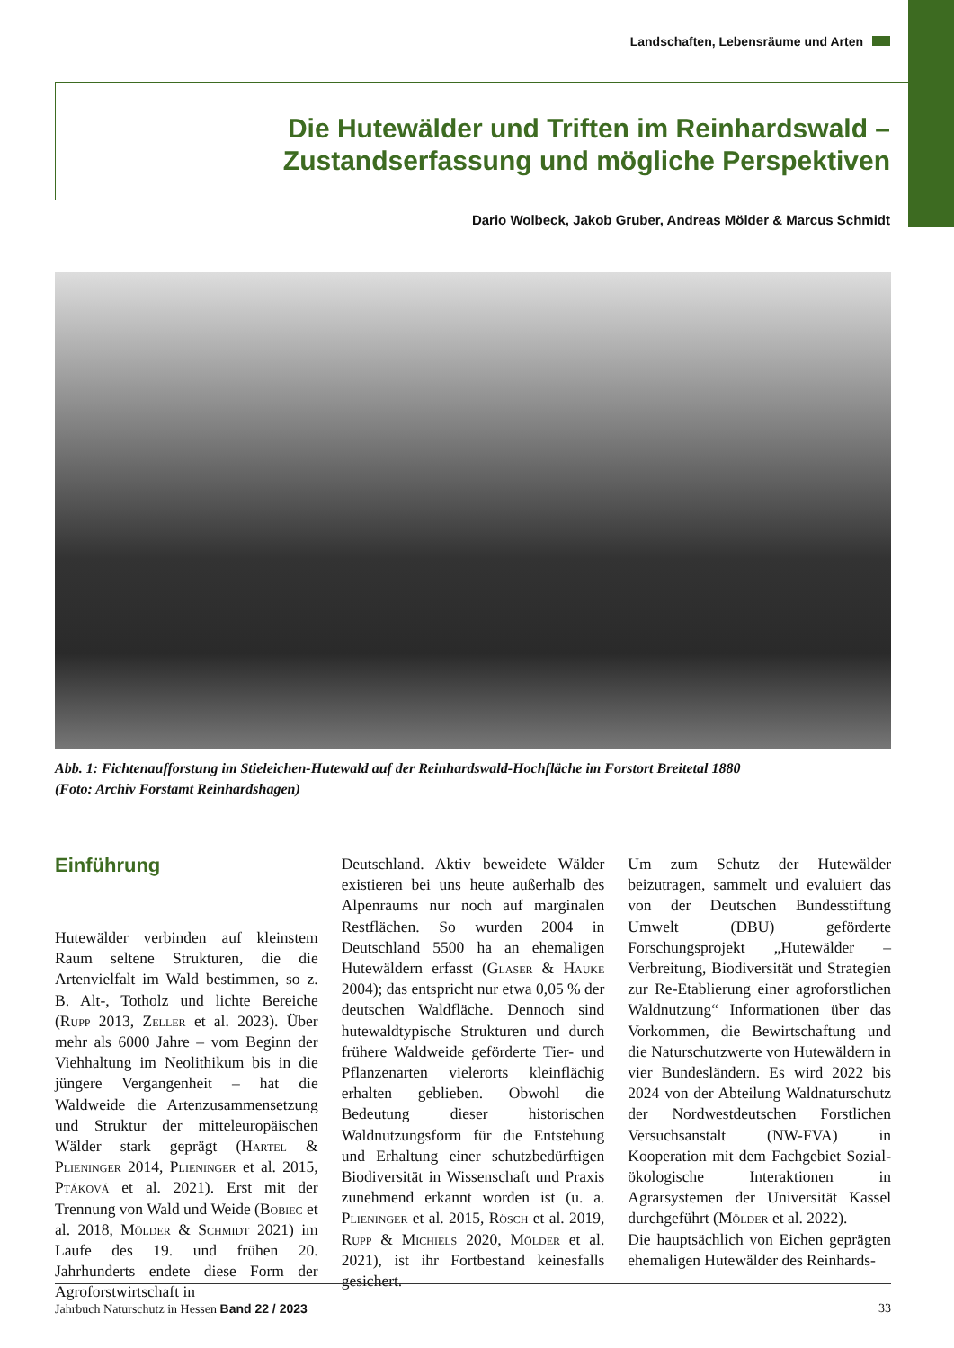Landschaften, Lebensräume und Arten
Die Hutewälder und Triften im Reinhardswald –
Zustandserfassung und mögliche Perspektiven
Dario Wolbeck, Jakob Gruber, Andreas Mölder & Marcus Schmidt
Abb. 1: Fichtenaufforstung im Stieleichen-Hutewald auf der Reinhardswald-Hochfläche im Forstort Breitetal 1880
(Foto: Archiv Forstamt Reinhardshagen)
Einführung
Hutewälder verbinden auf kleinstem Raum seltene Strukturen, die die Artenvielfalt im Wald bestimmen, so z. B. Alt-, Totholz und lichte Bereiche (Rupp 2013, Zeller et al. 2023). Über mehr als 6000 Jahre – vom Beginn der Viehhaltung im Neolithikum bis in die jüngere Vergangenheit – hat die Waldweide die Artenzusammensetzung und Struktur der mitteleuropäischen Wälder stark geprägt (Hartel & Plieninger 2014, Plieninger et al. 2015, Ptáková et al. 2021). Erst mit der Trennung von Wald und Weide (Bobiec et al. 2018, Mölder & Schmidt 2021) im Laufe des 19. und frühen 20. Jahrhunderts endete diese Form der Agroforstwirtschaft in
Deutschland. Aktiv beweidete Wälder existieren bei uns heute außerhalb des Alpenraums nur noch auf marginalen Restflächen. So wurden 2004 in Deutschland 5500 ha an ehemaligen Hutewäldern erfasst (Glaser & Hauke 2004); das entspricht nur etwa 0,05 % der deutschen Waldfläche. Dennoch sind hutewaldtypische Strukturen und durch frühere Waldweide geförderte Tier- und Pflanzenarten vielerorts kleinflächig erhalten geblieben. Obwohl die Bedeutung dieser historischen Waldnutzungsform für die Entstehung und Erhaltung einer schutzbedürftigen Biodiversität in Wissenschaft und Praxis zunehmend erkannt worden ist (u. a. Plieninger et al. 2015, Rösch et al. 2019, Rupp & Michiels 2020, Mölder et al. 2021), ist ihr Fortbestand keinesfalls gesichert.
Um zum Schutz der Hutewälder beizutragen, sammelt und evaluiert das von der Deutschen Bundesstiftung Umwelt (DBU) geförderte Forschungsprojekt „Hutewälder – Verbreitung, Biodiversität und Strategien zur Re-Etablierung einer agroforstlichen Waldnutzung“ Informationen über das Vorkommen, die Bewirtschaftung und die Naturschutzwerte von Hutewäldern in vier Bundesländern. Es wird 2022 bis 2024 von der Abteilung Waldnaturschutz der Nordwestdeutschen Forstlichen Versuchsanstalt (NW-FVA) in Kooperation mit dem Fachgebiet Sozial-ökologische Interaktionen in Agrarsystemen der Universität Kassel durchgeführt (Mölder et al. 2022).
Die hauptsächlich von Eichen geprägten ehemaligen Hutewälder des Reinhards-
Jahrbuch Naturschutz in Hessen Band 22 / 2023 33